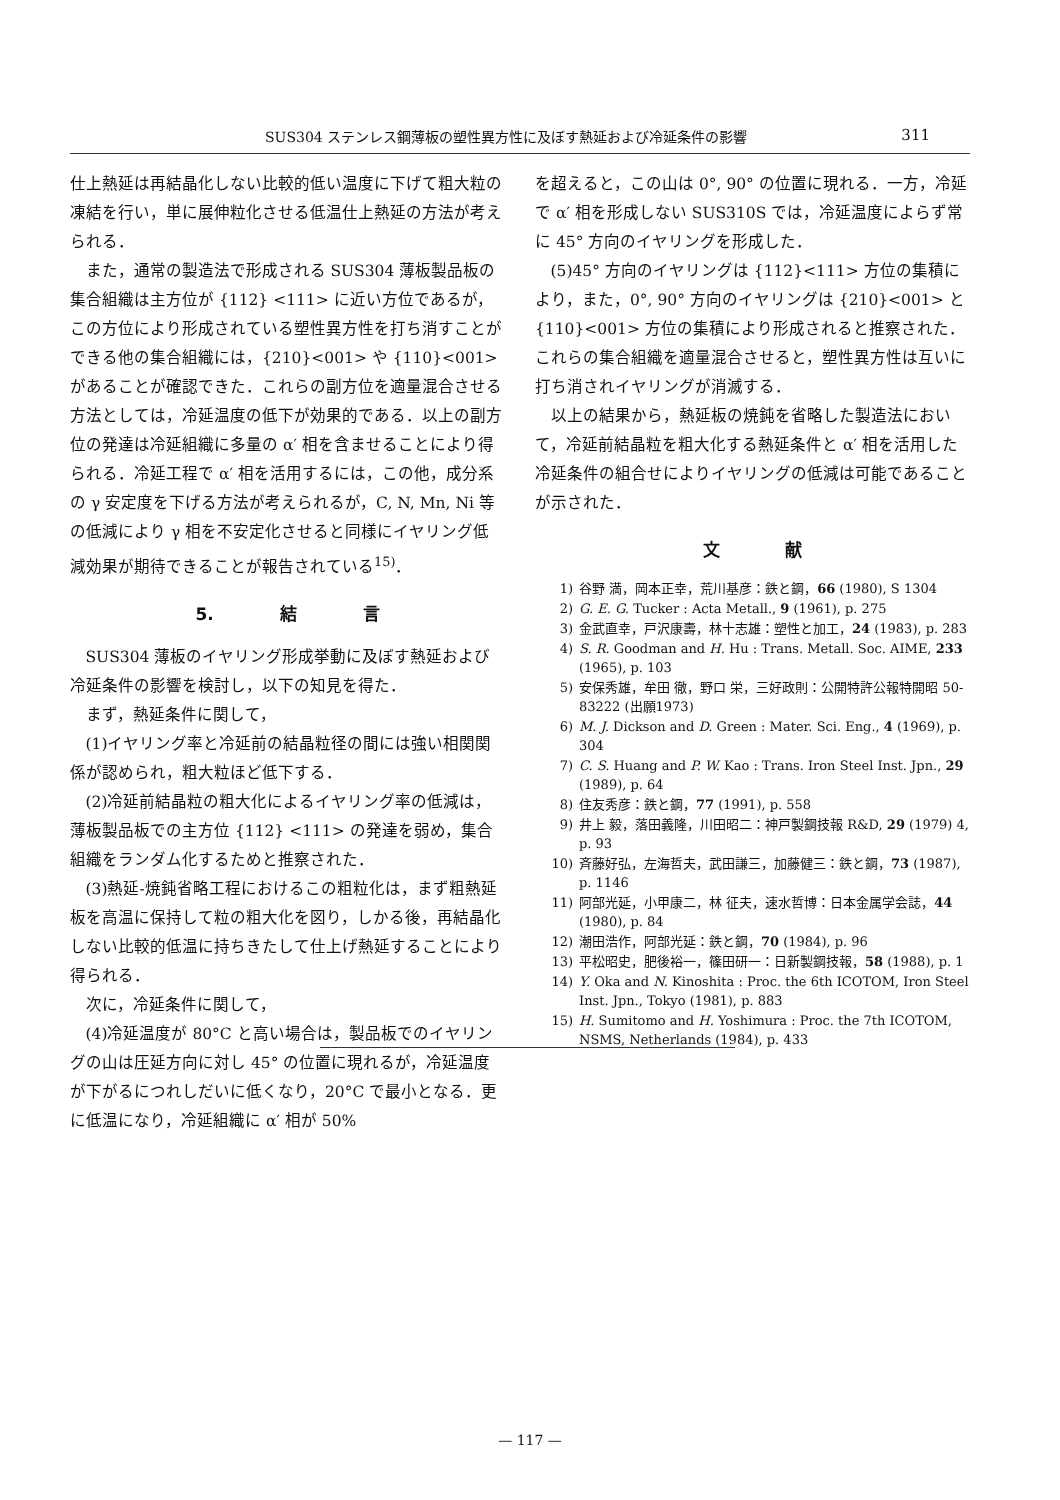SUS304 ステンレス鋼薄板の塑性異方性に及ぼす熱延および冷延条件の影響 311
仕上熱延は再結晶化しない比較的低い温度に下げて粗大粒の凍結を行い，単に展伸粒化させる低温仕上熱延の方法が考えられる．
また，通常の製造法で形成される SUS304 薄板製品板の集合組織は主方位が {112} <111> に近い方位であるが，この方位により形成されている塑性異方性を打ち消すことができる他の集合組織には，{210}<001> や {110}<001> があることが確認できた．これらの副方位を適量混合させる方法としては，冷延温度の低下が効果的である．以上の副方位の発達は冷延組織に多量の α′ 相を含ませることにより得られる．冷延工程で α′ 相を活用するには，この他，成分系の γ 安定度を下げる方法が考えられるが，C, N, Mn, Ni 等の低減により γ 相を不安定化させると同様にイヤリング低減効果が期待できることが報告されている<sup>15)</sup>．
5. 結 言
SUS304 薄板のイヤリング形成挙動に及ぼす熱延および冷延条件の影響を検討し，以下の知見を得た．
まず，熱延条件に関して，
(1)イヤリング率と冷延前の結晶粒径の間には強い相関関係が認められ，粗大粒ほど低下する．
(2)冷延前結晶粒の粗大化によるイヤリング率の低減は，薄板製品板での主方位 {112} <111> の発達を弱め，集合組織をランダム化するためと推察された．
(3)熱延-焼鈍省略工程におけるこの粗粒化は，まず粗熱延板を高温に保持して粒の粗大化を図り，しかる後，再結晶化しない比較的低温に持ちきたして仕上げ熱延することにより得られる．
次に，冷延条件に関して，
(4)冷延温度が 80°C と高い場合は，製品板でのイヤリングの山は圧延方向に対し 45° の位置に現れるが，冷延温度が下がるにつれしだいに低くなり，20°C で最小となる．更に低温になり，冷延組織に α′ 相が 50%
を超えると，この山は 0°, 90° の位置に現れる．一方，冷延で α′ 相を形成しない SUS310S では，冷延温度によらず常に 45° 方向のイヤリングを形成した．
(5)45° 方向のイヤリングは {112}<111> 方位の集積により，また，0°, 90° 方向のイヤリングは {210}<001> と {110}<001> 方位の集積により形成されると推察された．これらの集合組織を適量混合させると，塑性異方性は互いに打ち消されイヤリングが消滅する．
以上の結果から，熱延板の焼鈍を省略した製造法において，冷延前結晶粒を粗大化する熱延条件と α′ 相を活用した冷延条件の組合せによりイヤリングの低減は可能であることが示された．
文 献
1) 谷野 満，岡本正幸，荒川基彦：鉄と鋼，66 (1980), S 1304
2) G. E. G. Tucker : Acta Metall., 9 (1961), p. 275
3) 金武直幸，戸沢康壽，林十志雄：塑性と加工，24 (1983), p. 283
4) S. R. Goodman and H. Hu : Trans. Metall. Soc. AIME, 233 (1965), p. 103
5) 安保秀雄，牟田 徹，野口 栄，三好政則：公開特許公報特開昭 50-83222 (出願1973)
6) M. J. Dickson and D. Green : Mater. Sci. Eng., 4 (1969), p. 304
7) C. S. Huang and P. W. Kao : Trans. Iron Steel Inst. Jpn., 29 (1989), p. 64
8) 住友秀彦：鉄と鋼，77 (1991), p. 558
9) 井上 毅，落田義隆，川田昭二：神戸製鋼技報 R&D, 29 (1979) 4, p. 93
10) 斉藤好弘，左海哲夫，武田謙三，加藤健三：鉄と鋼，73 (1987), p. 1146
11) 阿部光延，小甲康二，林 征夫，速水哲博：日本金属学会誌，44 (1980), p. 84
12) 潮田浩作，阿部光延：鉄と鋼，70 (1984), p. 96
13) 平松昭史，肥後裕一，篠田研一：日新製鋼技報，58 (1988), p. 1
14) Y. Oka and N. Kinoshita : Proc. the 6th ICOTOM, Iron Steel Inst. Jpn., Tokyo (1981), p. 883
15) H. Sumitomo and H. Yoshimura : Proc. the 7th ICOTOM, NSMS, Netherlands (1984), p. 433
— 117 —